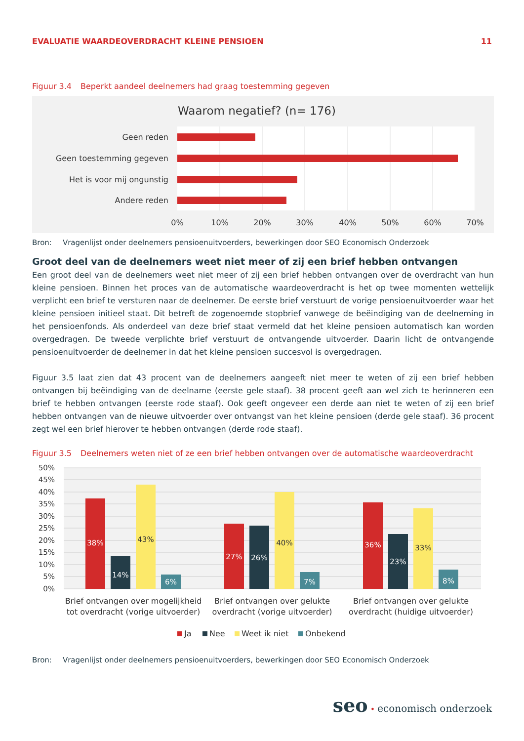EVALUATIE WAARDEOVERDRACHT KLEINE PENSIOEN
11
Figuur 3.4 Beperkt aandeel deelnemers had graag toestemming gegeven
Waarom negatief? (n= 176)
Geen reden
Geen toestemming gegeven
Het is voor mij ongunstig
Andere reden
0%
10%
20%
30%
40%
50%
60%
70%
Bron: Vragenlijst onder deelnemers pensioenuitvoerders, bewerkingen door SEO Economisch Onderzoek
Groot deel van de deelnemers weet niet meer of zij een brief hebben ontvangen
Een groot deel van de deelnemers weet niet meer of zij een brief hebben ontvangen over de overdracht van hun kleine pensioen. Binnen het proces van de automatische waardeoverdracht is het op twee momenten wettelijk verplicht een brief te versturen naar de deelnemer. De eerste brief verstuurt de vorige pensioenuitvoerder waar het kleine pensioen initieel staat. Dit betreft de zogenoemde stopbrief vanwege de beëindiging van de deelneming in het pensioenfonds. Als onderdeel van deze brief staat vermeld dat het kleine pensioen automatisch kan worden overgedragen. De tweede verplichte brief verstuurt de ontvangende uitvoerder. Daarin licht de ontvangende pensioenuitvoerder de deelnemer in dat het kleine pensioen succesvol is overgedragen.
Figuur 3.5 laat zien dat 43 procent van de deelnemers aangeeft niet meer te weten of zij een brief hebben ontvangen bij beëindiging van de deelname (eerste gele staaf). 38 procent geeft aan wel zich te herinneren een brief te hebben ontvangen (eerste rode staaf). Ook geeft ongeveer een derde aan niet te weten of zij een brief hebben ontvangen van de nieuwe uitvoerder over ontvangst van het kleine pensioen (derde gele staaf). 36 procent zegt wel een brief hierover te hebben ontvangen (derde rode staaf).
Figuur 3.5 Deelnemers weten niet of ze een brief hebben ontvangen over de automatische waardeoverdracht
50%
45%
40%
35%
30%
25%
20%
15%
10%
5%
0%
38%
14%
43%
6%
27%
26%
40%
7%
36%
23%
33%
8%
Brief ontvangen over mogelijkheid
tot overdracht (vorige uitvoerder)
Brief ontvangen over gelukte
overdracht (vorige uitvoerder)
Brief ontvangen over gelukte
overdracht (huidige uitvoerder)
Ja
Nee
Weet ik niet
Onbekend
Bron: Vragenlijst onder deelnemers pensioenuitvoerders, bewerkingen door SEO Economisch Onderzoek
seo • economisch onderzoek